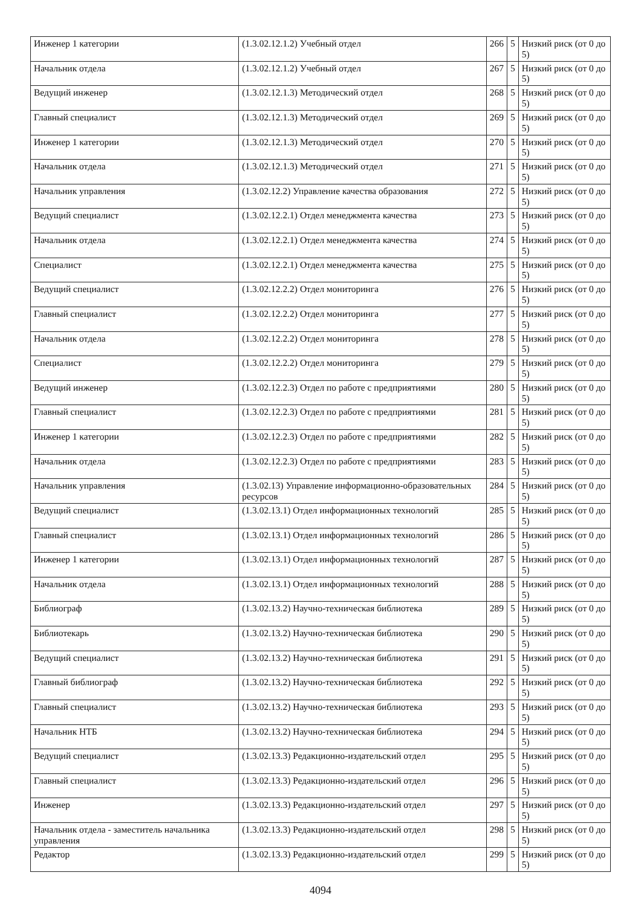| Инженер 1 категории | (1.3.02.12.1.2) Учебный отдел | 266 | 5 | Низкий риск (от 0 до 5) |
| Начальник отдела | (1.3.02.12.1.2) Учебный отдел | 267 | 5 | Низкий риск (от 0 до 5) |
| Ведущий инженер | (1.3.02.12.1.3) Методический отдел | 268 | 5 | Низкий риск (от 0 до 5) |
| Главный специалист | (1.3.02.12.1.3) Методический отдел | 269 | 5 | Низкий риск (от 0 до 5) |
| Инженер 1 категории | (1.3.02.12.1.3) Методический отдел | 270 | 5 | Низкий риск (от 0 до 5) |
| Начальник отдела | (1.3.02.12.1.3) Методический отдел | 271 | 5 | Низкий риск (от 0 до 5) |
| Начальник управления | (1.3.02.12.2) Управление качества образования | 272 | 5 | Низкий риск (от 0 до 5) |
| Ведущий специалист | (1.3.02.12.2.1) Отдел менеджмента качества | 273 | 5 | Низкий риск (от 0 до 5) |
| Начальник отдела | (1.3.02.12.2.1) Отдел менеджмента качества | 274 | 5 | Низкий риск (от 0 до 5) |
| Специалист | (1.3.02.12.2.1) Отдел менеджмента качества | 275 | 5 | Низкий риск (от 0 до 5) |
| Ведущий специалист | (1.3.02.12.2.2) Отдел мониторинга | 276 | 5 | Низкий риск (от 0 до 5) |
| Главный специалист | (1.3.02.12.2.2) Отдел мониторинга | 277 | 5 | Низкий риск (от 0 до 5) |
| Начальник отдела | (1.3.02.12.2.2) Отдел мониторинга | 278 | 5 | Низкий риск (от 0 до 5) |
| Специалист | (1.3.02.12.2.2) Отдел мониторинга | 279 | 5 | Низкий риск (от 0 до 5) |
| Ведущий инженер | (1.3.02.12.2.3) Отдел по работе с предприятиями | 280 | 5 | Низкий риск (от 0 до 5) |
| Главный специалист | (1.3.02.12.2.3) Отдел по работе с предприятиями | 281 | 5 | Низкий риск (от 0 до 5) |
| Инженер 1 категории | (1.3.02.12.2.3) Отдел по работе с предприятиями | 282 | 5 | Низкий риск (от 0 до 5) |
| Начальник отдела | (1.3.02.12.2.3) Отдел по работе с предприятиями | 283 | 5 | Низкий риск (от 0 до 5) |
| Начальник управления | (1.3.02.13) Управление информационно-образовательных ресурсов | 284 | 5 | Низкий риск (от 0 до 5) |
| Ведущий специалист | (1.3.02.13.1) Отдел информационных технологий | 285 | 5 | Низкий риск (от 0 до 5) |
| Главный специалист | (1.3.02.13.1) Отдел информационных технологий | 286 | 5 | Низкий риск (от 0 до 5) |
| Инженер 1 категории | (1.3.02.13.1) Отдел информационных технологий | 287 | 5 | Низкий риск (от 0 до 5) |
| Начальник отдела | (1.3.02.13.1) Отдел информационных технологий | 288 | 5 | Низкий риск (от 0 до 5) |
| Библиограф | (1.3.02.13.2) Научно-техническая библиотека | 289 | 5 | Низкий риск (от 0 до 5) |
| Библиотекарь | (1.3.02.13.2) Научно-техническая библиотека | 290 | 5 | Низкий риск (от 0 до 5) |
| Ведущий специалист | (1.3.02.13.2) Научно-техническая библиотека | 291 | 5 | Низкий риск (от 0 до 5) |
| Главный библиограф | (1.3.02.13.2) Научно-техническая библиотека | 292 | 5 | Низкий риск (от 0 до 5) |
| Главный специалист | (1.3.02.13.2) Научно-техническая библиотека | 293 | 5 | Низкий риск (от 0 до 5) |
| Начальник НТБ | (1.3.02.13.2) Научно-техническая библиотека | 294 | 5 | Низкий риск (от 0 до 5) |
| Ведущий специалист | (1.3.02.13.3) Редакционно-издательский отдел | 295 | 5 | Низкий риск (от 0 до 5) |
| Главный специалист | (1.3.02.13.3) Редакционно-издательский отдел | 296 | 5 | Низкий риск (от 0 до 5) |
| Инженер | (1.3.02.13.3) Редакционно-издательский отдел | 297 | 5 | Низкий риск (от 0 до 5) |
| Начальник отдела - заместитель начальника управления | (1.3.02.13.3) Редакционно-издательский отдел | 298 | 5 | Низкий риск (от 0 до 5) |
| Редактор | (1.3.02.13.3) Редакционно-издательский отдел | 299 | 5 | Низкий риск (от 0 до 5) |
4094